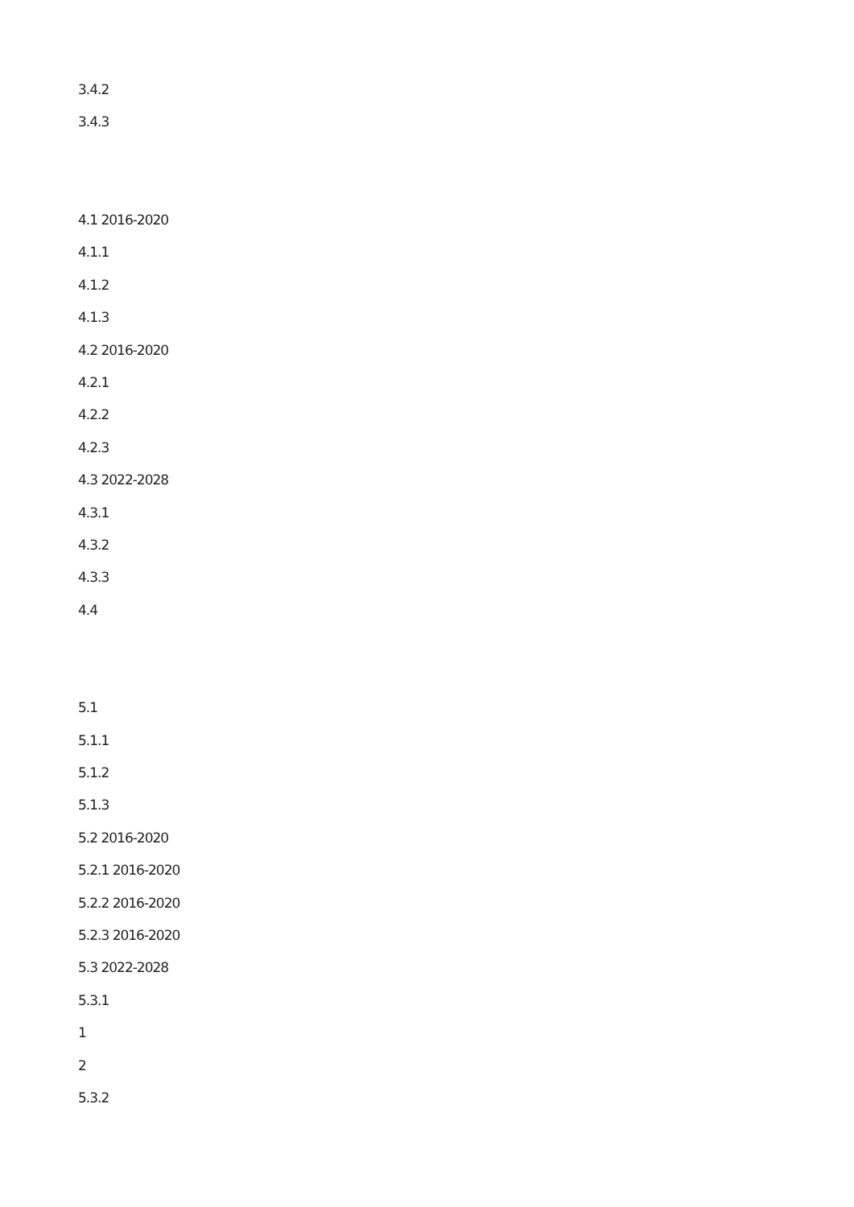3.4.2
3.4.3
4.1 2016-2020
4.1.1
4.1.2
4.1.3
4.2 2016-2020
4.2.1
4.2.2
4.2.3
4.3 2022-2028
4.3.1
4.3.2
4.3.3
4.4
5.1
5.1.1
5.1.2
5.1.3
5.2 2016-2020
5.2.1 2016-2020
5.2.2 2016-2020
5.2.3 2016-2020
5.3 2022-2028
5.3.1
1
2
5.3.2